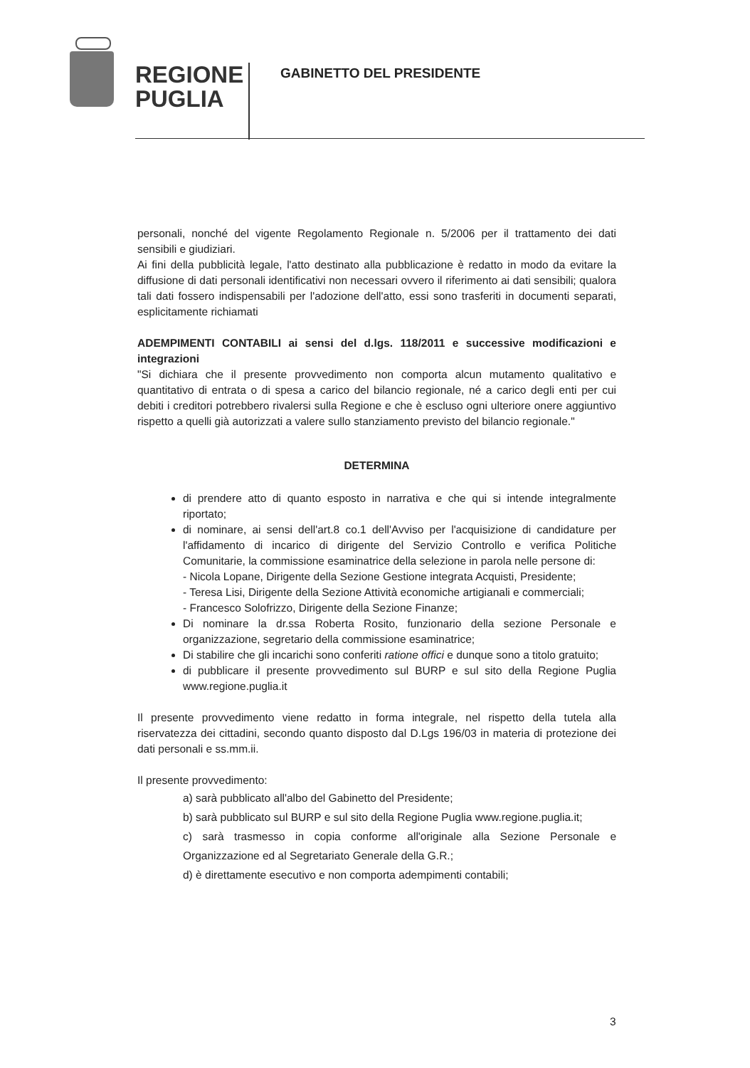REGIONE
PUGLIA
GABINETTO DEL PRESIDENTE
personali, nonché del vigente Regolamento Regionale n. 5/2006 per il trattamento dei dati sensibili e giudiziari.
Ai fini della pubblicità legale, l'atto destinato alla pubblicazione è redatto in modo da evitare la diffusione di dati personali identificativi non necessari ovvero il riferimento ai dati sensibili; qualora tali dati fossero indispensabili per l'adozione dell'atto, essi sono trasferiti in documenti separati, esplicitamente richiamati
ADEMPIMENTI CONTABILI ai sensi del d.lgs. 118/2011 e successive modificazioni e integrazioni
"Si dichiara che il presente provvedimento non comporta alcun mutamento qualitativo e quantitativo di entrata o di spesa a carico del bilancio regionale, né a carico degli enti per cui debiti i creditori potrebbero rivalersi sulla Regione e che è escluso ogni ulteriore onere aggiuntivo rispetto a quelli già autorizzati a valere sullo stanziamento previsto del bilancio regionale."
DETERMINA
di prendere atto di quanto esposto in narrativa e che qui si intende integralmente riportato;
di nominare, ai sensi dell'art.8 co.1 dell'Avviso per l'acquisizione di candidature per l'affidamento di incarico di dirigente del Servizio Controllo e verifica Politiche Comunitarie, la commissione esaminatrice della selezione in parola nelle persone di:
- Nicola Lopane, Dirigente della Sezione Gestione integrata Acquisti, Presidente;
- Teresa Lisi, Dirigente della Sezione Attività economiche artigianali e commerciali;
- Francesco Solofrizzo, Dirigente della Sezione Finanze;
Di nominare la dr.ssa Roberta Rosito, funzionario della sezione Personale e organizzazione, segretario della commissione esaminatrice;
Di stabilire che gli incarichi sono conferiti ratione offici e dunque sono a titolo gratuito;
di pubblicare il presente provvedimento sul BURP e sul sito della Regione Puglia www.regione.puglia.it
Il presente provvedimento viene redatto in forma integrale, nel rispetto della tutela alla riservatezza dei cittadini, secondo quanto disposto dal D.Lgs 196/03 in materia di protezione dei dati personali e ss.mm.ii.
Il presente provvedimento:
a) sarà pubblicato all'albo del Gabinetto del Presidente;
b) sarà pubblicato sul BURP e sul sito della Regione Puglia www.regione.puglia.it;
c) sarà trasmesso in copia conforme all'originale alla Sezione Personale e Organizzazione ed al Segretariato Generale della G.R.;
d) è direttamente esecutivo e non comporta adempimenti contabili;
3